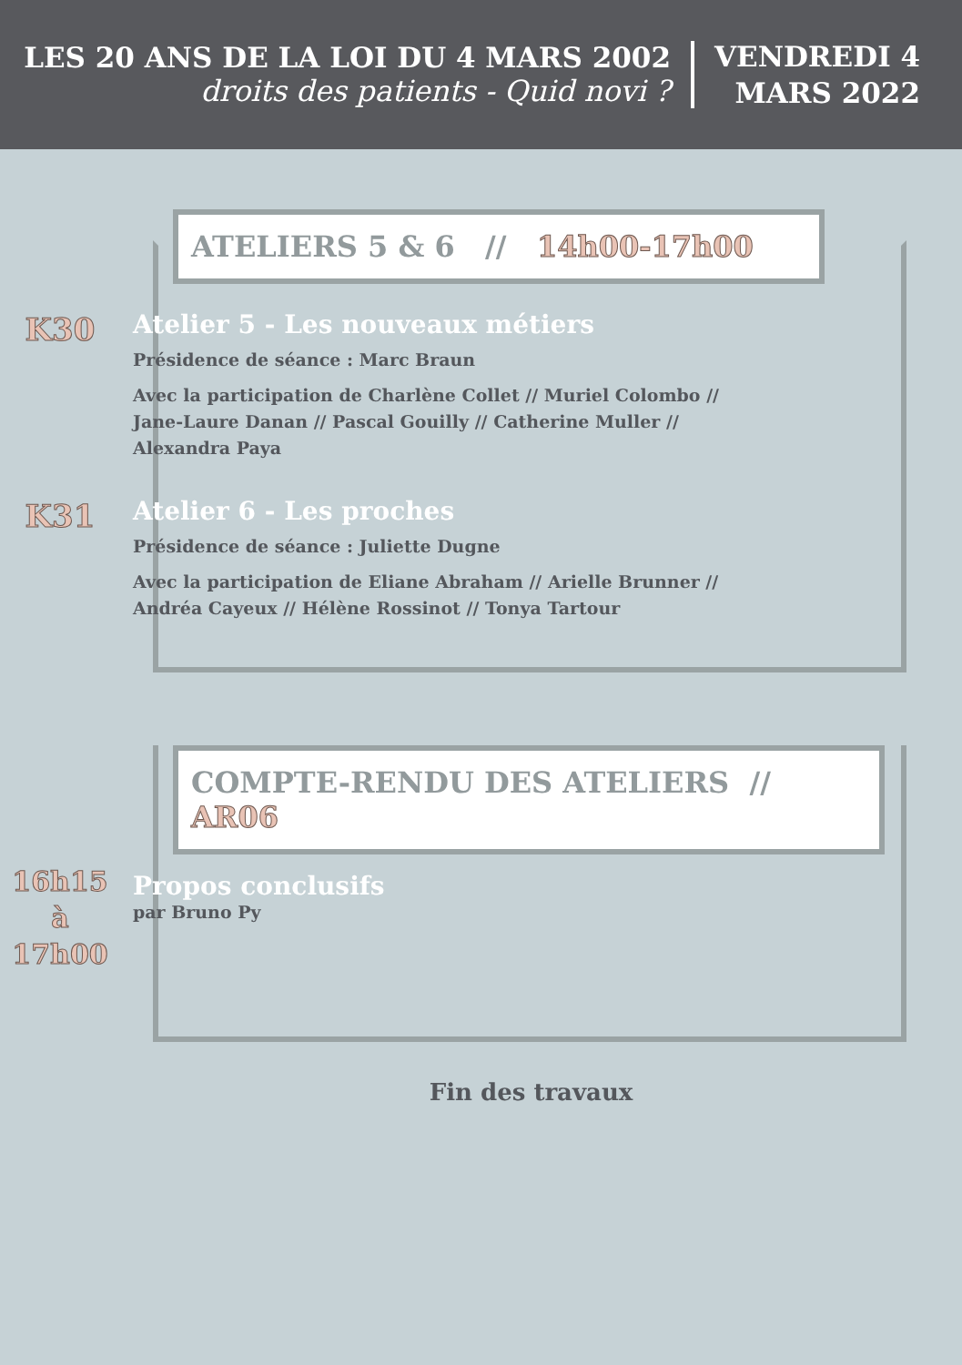LES 20 ANS DE LA LOI DU 4 MARS 2002
droits des patients - Quid novi ?
VENDREDI 4
MARS 2022
ATELIERS 5 & 6 // 14h00-17h00
K30
Atelier 5 - Les nouveaux métiers
Présidence de séance : Marc Braun
Avec la participation de Charlène Collet // Muriel Colombo // Jane-Laure Danan // Pascal Gouilly // Catherine Muller // Alexandra Paya
K31
Atelier 6 - Les proches
Présidence de séance : Juliette Dugne
Avec la participation de Eliane Abraham // Arielle Brunner // Andréa Cayeux // Hélène Rossinot // Tonya Tartour
COMPTE-RENDU DES ATELIERS // AR06
16h15
à
17h00
Propos conclusifs
par Bruno Py
Fin des travaux